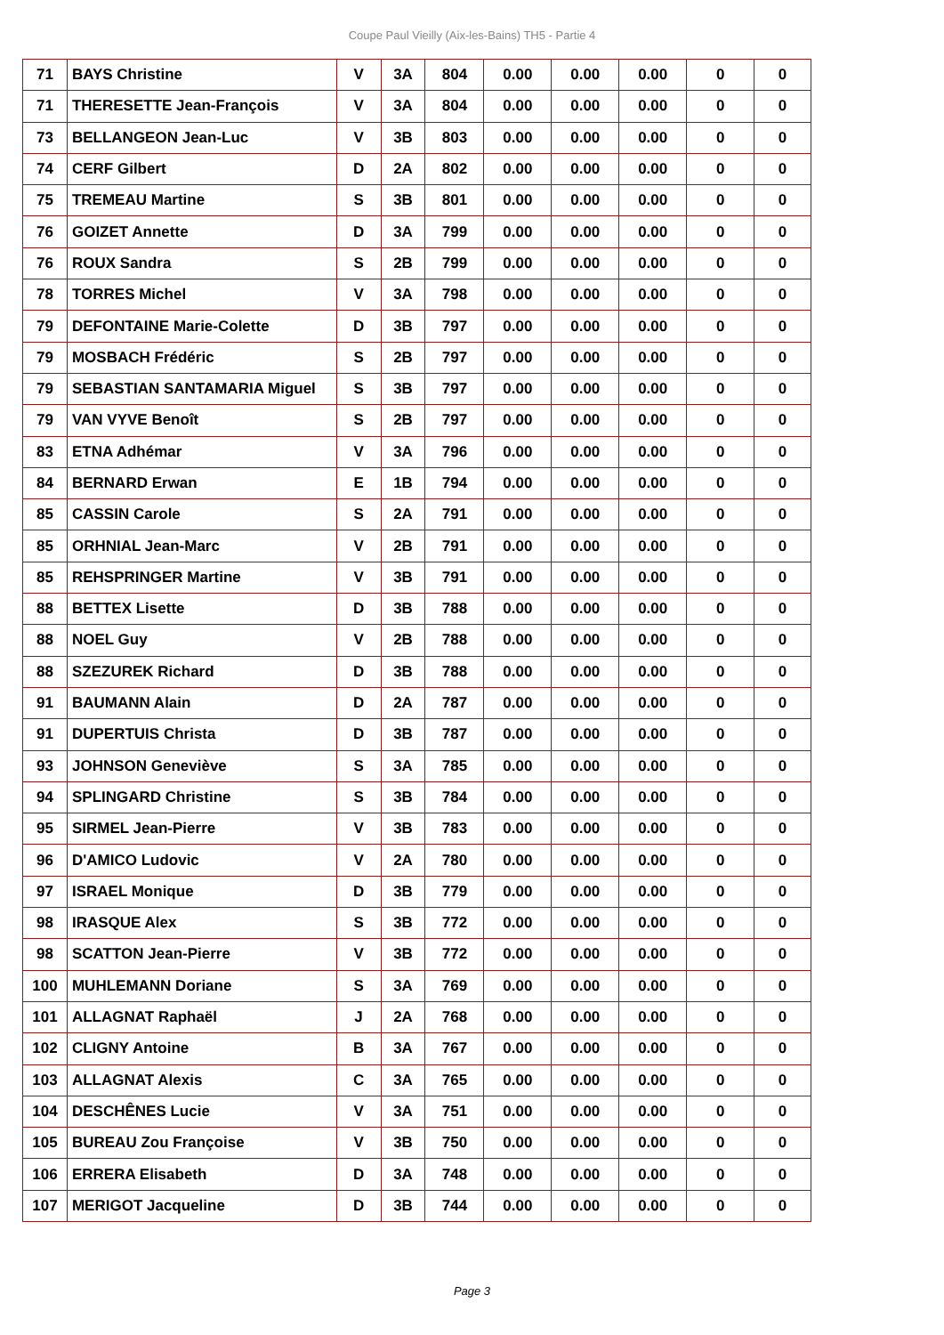Coupe Paul Vieilly (Aix-les-Bains) TH5 - Partie 4
| 71 | BAYS Christine | V | 3A | 804 | 0.00 | 0.00 | 0.00 | 0 | 0 |
| 71 | THERESETTE Jean-François | V | 3A | 804 | 0.00 | 0.00 | 0.00 | 0 | 0 |
| 73 | BELLANGEON Jean-Luc | V | 3B | 803 | 0.00 | 0.00 | 0.00 | 0 | 0 |
| 74 | CERF Gilbert | D | 2A | 802 | 0.00 | 0.00 | 0.00 | 0 | 0 |
| 75 | TREMEAU Martine | S | 3B | 801 | 0.00 | 0.00 | 0.00 | 0 | 0 |
| 76 | GOIZET Annette | D | 3A | 799 | 0.00 | 0.00 | 0.00 | 0 | 0 |
| 76 | ROUX Sandra | S | 2B | 799 | 0.00 | 0.00 | 0.00 | 0 | 0 |
| 78 | TORRES Michel | V | 3A | 798 | 0.00 | 0.00 | 0.00 | 0 | 0 |
| 79 | DEFONTAINE Marie-Colette | D | 3B | 797 | 0.00 | 0.00 | 0.00 | 0 | 0 |
| 79 | MOSBACH Frédéric | S | 2B | 797 | 0.00 | 0.00 | 0.00 | 0 | 0 |
| 79 | SEBASTIAN SANTAMARIA Miguel | S | 3B | 797 | 0.00 | 0.00 | 0.00 | 0 | 0 |
| 79 | VAN VYVE Benoît | S | 2B | 797 | 0.00 | 0.00 | 0.00 | 0 | 0 |
| 83 | ETNA Adhémar | V | 3A | 796 | 0.00 | 0.00 | 0.00 | 0 | 0 |
| 84 | BERNARD Erwan | E | 1B | 794 | 0.00 | 0.00 | 0.00 | 0 | 0 |
| 85 | CASSIN Carole | S | 2A | 791 | 0.00 | 0.00 | 0.00 | 0 | 0 |
| 85 | ORHNIAL Jean-Marc | V | 2B | 791 | 0.00 | 0.00 | 0.00 | 0 | 0 |
| 85 | REHSPRINGER Martine | V | 3B | 791 | 0.00 | 0.00 | 0.00 | 0 | 0 |
| 88 | BETTEX Lisette | D | 3B | 788 | 0.00 | 0.00 | 0.00 | 0 | 0 |
| 88 | NOEL Guy | V | 2B | 788 | 0.00 | 0.00 | 0.00 | 0 | 0 |
| 88 | SZEZUREK Richard | D | 3B | 788 | 0.00 | 0.00 | 0.00 | 0 | 0 |
| 91 | BAUMANN Alain | D | 2A | 787 | 0.00 | 0.00 | 0.00 | 0 | 0 |
| 91 | DUPERTUIS Christa | D | 3B | 787 | 0.00 | 0.00 | 0.00 | 0 | 0 |
| 93 | JOHNSON Geneviève | S | 3A | 785 | 0.00 | 0.00 | 0.00 | 0 | 0 |
| 94 | SPLINGARD Christine | S | 3B | 784 | 0.00 | 0.00 | 0.00 | 0 | 0 |
| 95 | SIRMEL Jean-Pierre | V | 3B | 783 | 0.00 | 0.00 | 0.00 | 0 | 0 |
| 96 | D'AMICO Ludovic | V | 2A | 780 | 0.00 | 0.00 | 0.00 | 0 | 0 |
| 97 | ISRAEL Monique | D | 3B | 779 | 0.00 | 0.00 | 0.00 | 0 | 0 |
| 98 | IRASQUE Alex | S | 3B | 772 | 0.00 | 0.00 | 0.00 | 0 | 0 |
| 98 | SCATTON Jean-Pierre | V | 3B | 772 | 0.00 | 0.00 | 0.00 | 0 | 0 |
| 100 | MUHLEMANN Doriane | S | 3A | 769 | 0.00 | 0.00 | 0.00 | 0 | 0 |
| 101 | ALLAGNAT Raphaël | J | 2A | 768 | 0.00 | 0.00 | 0.00 | 0 | 0 |
| 102 | CLIGNY Antoine | B | 3A | 767 | 0.00 | 0.00 | 0.00 | 0 | 0 |
| 103 | ALLAGNAT Alexis | C | 3A | 765 | 0.00 | 0.00 | 0.00 | 0 | 0 |
| 104 | DESCHÊNES Lucie | V | 3A | 751 | 0.00 | 0.00 | 0.00 | 0 | 0 |
| 105 | BUREAU Zou Françoise | V | 3B | 750 | 0.00 | 0.00 | 0.00 | 0 | 0 |
| 106 | ERRERA Elisabeth | D | 3A | 748 | 0.00 | 0.00 | 0.00 | 0 | 0 |
| 107 | MERIGOT Jacqueline | D | 3B | 744 | 0.00 | 0.00 | 0.00 | 0 | 0 |
Page 3